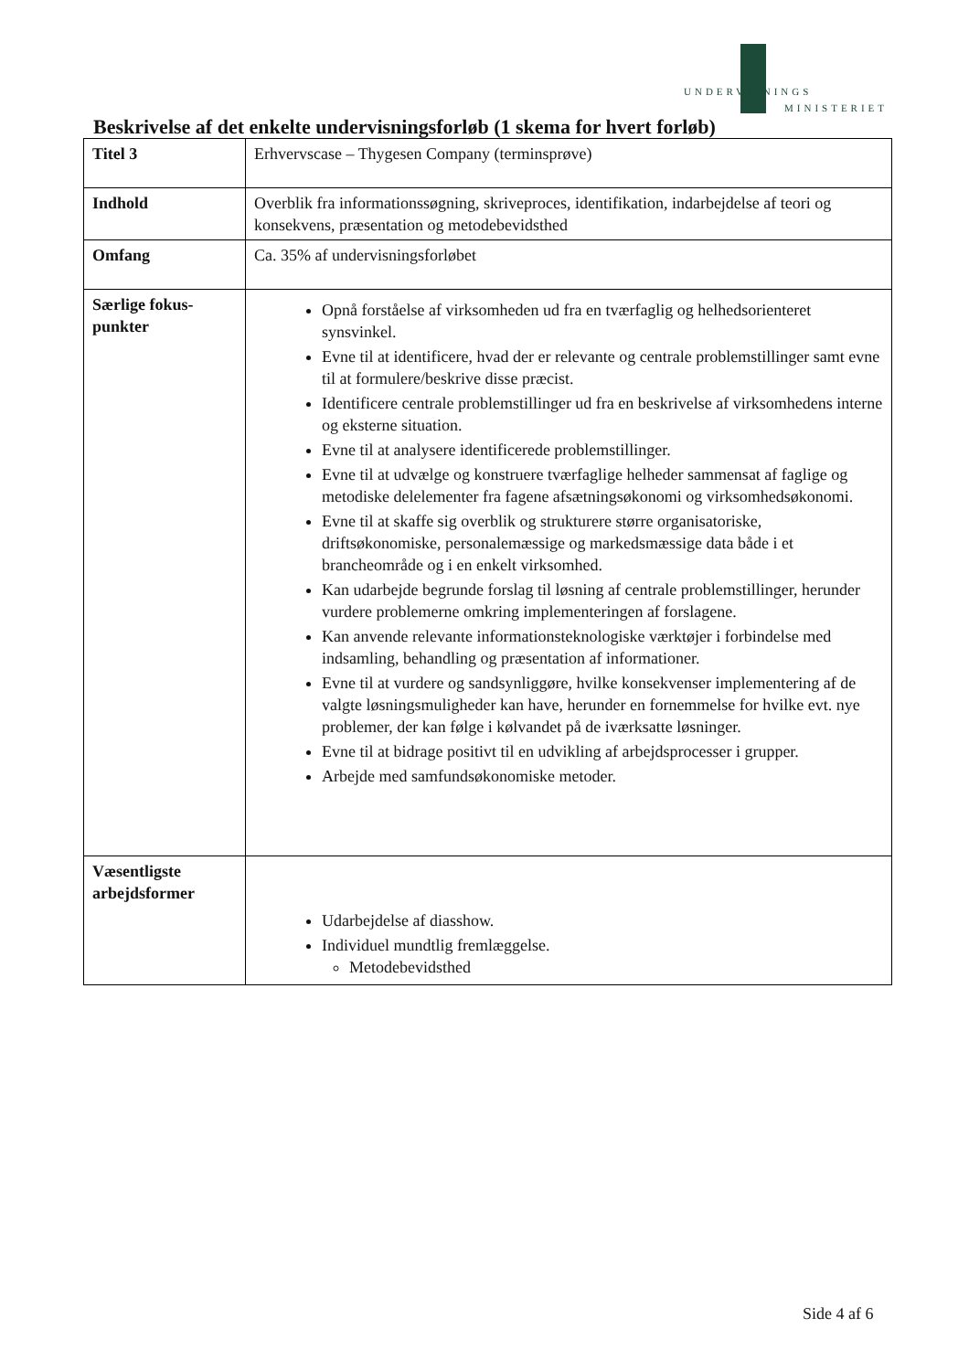UNDERVISNINGS
MINISTERIET
Beskrivelse af det enkelte undervisningsforløb (1 skema for hvert forløb)
| Titel 3 | Erhvervscase – Thygesen Company (terminsprøve) |
| Indhold | Overblik fra informationssøgning, skriveproces, identifikation, indarbejdelse af teori og konsekvens, præsentation og metodebevidsthed |
| Omfang | Ca. 35% af undervisningsforløbet |
| Særlige fokus-punkter | Opnå forståelse af virksomheden ud fra en tværfaglig og helhedsorienteret synsvinkel. Evne til at identificere, hvad der er relevante og centrale problemstillinger samt evne til at formulere/beskrive disse præcist. Identificere centrale problemstillinger ud fra en beskrivelse af virksomhedens interne og eksterne situation. Evne til at analysere identificerede problemstillinger. Evne til at udvælge og konstruere tværfaglige helheder sammensat af faglige og metodiske delelementer fra fagene afsætningsøkonomi og virksomhedsøkonomi. Evne til at skaffe sig overblik og strukturere større organisatoriske, driftsøkonomiske, personalemæssige og markedsmæssige data både i et brancheområde og i en enkelt virksomhed. Kan udarbejde begrunde forslag til løsning af centrale problemstillinger, herunder vurdere problemerne omkring implementeringen af forslagene. Kan anvende relevante informationsteknologiske værktøjer i forbindelse med indsamling, behandling og præsentation af informationer. Evne til at vurdere og sandsynliggøre, hvilke konsekvenser implementering af de valgte løsningsmuligheder kan have, herunder en fornemmelse for hvilke evt. nye problemer, der kan følge i kølvandet på de iværksatte løsninger. Evne til at bidrage positivt til en udvikling af arbejdsprocesser i grupper. Arbejde med samfundsøkonomiske metoder. |
| Væsentligste arbejdsformer | Udarbejdelse af diasshow. Individuel mundtlig fremlæggelse. Metodebevidsthed |
Side 4 af 6